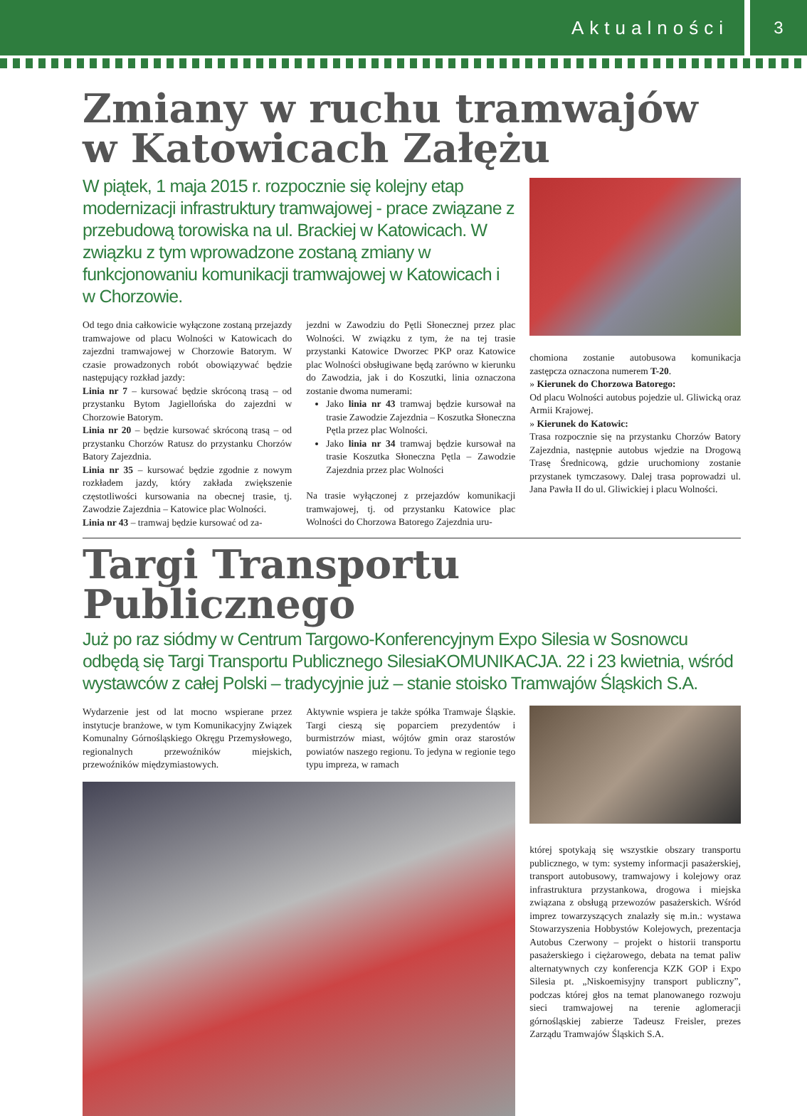Aktualności 3
Zmiany w ruchu tramwajów w Katowicach Załężu
W piątek, 1 maja 2015 r. rozpocznie się kolejny etap modernizacji infrastruktury tramwajowej - prace związane z przebudową torowiska na ul. Brackiej w Katowicach. W związku z tym wprowadzone zostaną zmiany w funkcjonowaniu komunikacji tramwajowej w Katowicach i w Chorzowie.
Od tego dnia całkowicie wyłączone zostaną przejazdy tramwajowe od placu Wolności w Katowicach do zajezdni tramwajowej w Chorzowie Batorym. W czasie prowadzonych robót obowiązywać będzie następujący rozkład jazdy:
Linia nr 7 – kursować będzie skróconą trasą – od przystanku Bytom Jagiellońska do zajezdni w Chorzowie Batorym.
Linia nr 20 – będzie kursować skróconą trasą – od przystanku Chorzów Ratusz do przystanku Chorzów Batory Zajezdnia.
Linia nr 35 – kursować będzie zgodnie z nowym rozkładem jazdy, który zakłada zwiększenie częstotliwości kursowania na obecnej trasie, tj. Zawodzie Zajezdnia – Katowice plac Wolności.
Linia nr 43 – tramwaj będzie kursować od za-
jezdni w Zawodziu do Pętli Słonecznej przez plac Wolności. W związku z tym, że na tej trasie przystanki Katowice Dworzec PKP oraz Katowice plac Wolności obsługiwane będą zarówno w kierunku do Zawodzia, jak i do Koszutki, linia oznaczona zostanie dwoma numerami:
Jako linia nr 43 tramwaj będzie kursował na trasie Zawodzie Zajezdnia – Koszutka Słoneczna Pętla przez plac Wolności.
Jako linia nr 34 tramwaj będzie kursował na trasie Koszutka Słoneczna Pętla – Zawodzie Zajezdnia przez plac Wolności
Na trasie wyłączonej z przejazdów komunikacji tramwajowej, tj. od przystanku Katowice plac Wolności do Chorzowa Batorego Zajezdnia uru-
chomiona zostanie autobusowa komunikacja zastępcza oznaczona numerem T-20.
» Kierunek do Chorzowa Batorego:
Od placu Wolności autobus pojedzie ul. Gliwicką oraz Armii Krajowej.
» Kierunek do Katowic:
Trasa rozpocznie się na przystanku Chorzów Batory Zajezdnia, następnie autobus wjedzie na Drogową Trasę Średnicową, gdzie uruchomiony zostanie przystanek tymczasowy. Dalej trasa poprowadzi ul. Jana Pawła II do ul. Gliwickiej i placu Wolności.
Targi Transportu Publicznego
Już po raz siódmy w Centrum Targowo-Konferencyjnym Expo Silesia w Sosnowcu odbędą się Targi Transportu Publicznego SilesiaKOMUNIKACJA. 22 i 23 kwietnia, wśród wystawców z całej Polski – tradycyjnie już – stanie stoisko Tramwajów Śląskich S.A.
Wydarzenie jest od lat mocno wspierane przez instytucje branżowe, w tym Komunikacyjny Związek Komunalny Górnośląskiego Okręgu Przemysłowego, regionalnych przewoźników miejskich, przewoźników międzymiastowych.
Aktywnie wspiera je także spółka Tramwaje Śląskie. Targi cieszą się poparciem prezydentów i burmistrzów miast, wójtów gmin oraz starostów powiatów naszego regionu. To jedyna w regionie tego typu impreza, w ramach
której spotykają się wszystkie obszary transportu publicznego, w tym: systemy informacji pasażerskiej, transport autobusowy, tramwajowy i kolejowy oraz infrastruktura przystankowa, drogowa i miejska związana z obsługą przewozów pasażerskich. Wśród imprez towarzyszących znalazły się m.in.: wystawa Stowarzyszenia Hobbystów Kolejowych, prezentacja Autobus Czerwony – projekt o historii transportu pasażerskiego i ciężarowego, debata na temat paliw alternatywnych czy konferencja KZK GOP i Expo Silesia pt. „Niskoemisyjny transport publiczny”, podczas której głos na temat planowanego rozwoju sieci tramwajowej na terenie aglomeracji górnośląskiej zabierze Tadeusz Freisler, prezes Zarządu Tramwajów Śląskich S.A.